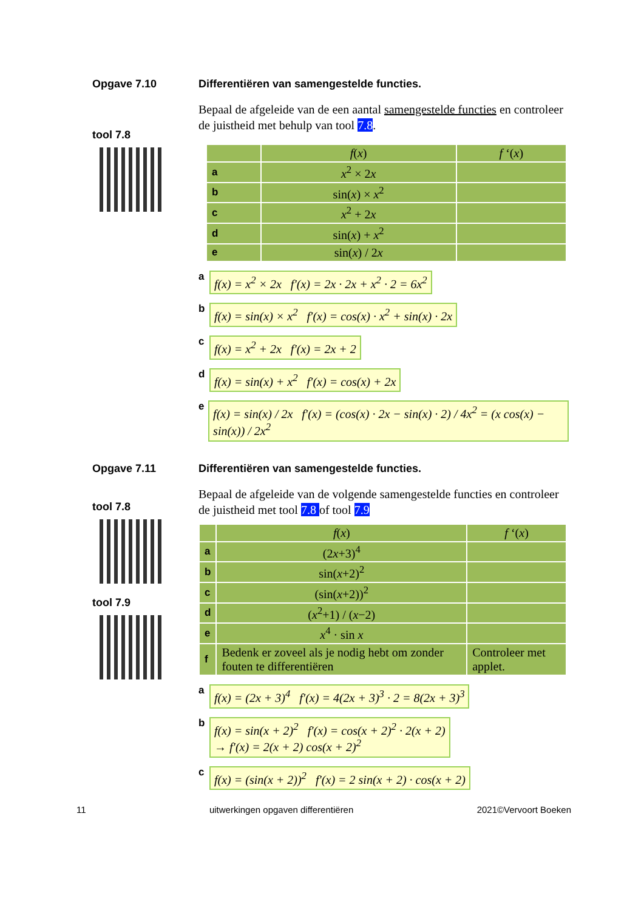Opgave 7.10
tool 7.8
Differentiëren van samengestelde functies.
Bepaal de afgeleide van de een aantal samengestelde functies en controleer de juistheid met behulp van tool 7.8.
| | f ( x ) | f ‘( x ) |
| --- | --- | --- |
| a | x<sup>2</sup> × 2 x | |
| b | sin( x ) × x<sup>2</sup> | |
| c | x<sup>2</sup> + 2 x | |
| d | sin( x ) + x<sup>2</sup> | |
| e | sin( x ) / 2 x | |
af(x) = x<sup>2</sup> × 2x f′(x) = 2x · 2x + x<sup>2</sup> · 2 = 6x<sup>2</sup>
bf(x) = sin(x) × x<sup>2</sup> f′(x) = cos(x) · x<sup>2</sup> + sin(x) · 2x
cf(x) = x<sup>2</sup> + 2x f′(x) = 2x + 2
df(x) = sin(x) + x<sup>2</sup> f′(x) = cos(x) + 2x
ef(x) = sin(x) / 2x f′(x) = (cos(x) · 2x − sin(x) · 2) / 4x<sup>2</sup> = (x cos(x) − sin(x)) / 2x<sup>2</sup>
Opgave 7.11
tool 7.8
tool 7.9
Differentiëren van samengestelde functies.
Bepaal de afgeleide van de volgende samengestelde functies en controleer de juistheid met tool 7.8 of tool 7.9
| | f ( x ) | f ‘( x ) |
| --- | --- | --- |
| a | (2 x +3)<sup>4</sup> | |
| b | sin( x +2)<sup>2</sup> | |
| c | (sin( x +2))<sup>2</sup> | |
| d | ( x<sup>2</sup>+1) / ( x −2) | |
| e | x<sup>4</sup> · sin x | |
| f | Bedenk er zoveel als je nodig hebt om zonder fouten te differentiëren | Controleer met applet. |
af(x) = (2x + 3)<sup>4</sup> f′(x) = 4(2x + 3)<sup>3</sup> · 2 = 8(2x + 3)<sup>3</sup>
bf(x) = sin(x + 2)<sup>2</sup> f′(x) = cos(x + 2)<sup>2</sup> · 2(x + 2)
→ f′(x) = 2(x + 2) cos(x + 2)<sup>2</sup>
cf(x) = (sin(x + 2))<sup>2</sup> f′(x) = 2 sin(x + 2) · cos(x + 2)
11 uitwerkingen opgaven differentiëren 2021©Vervoort Boeken